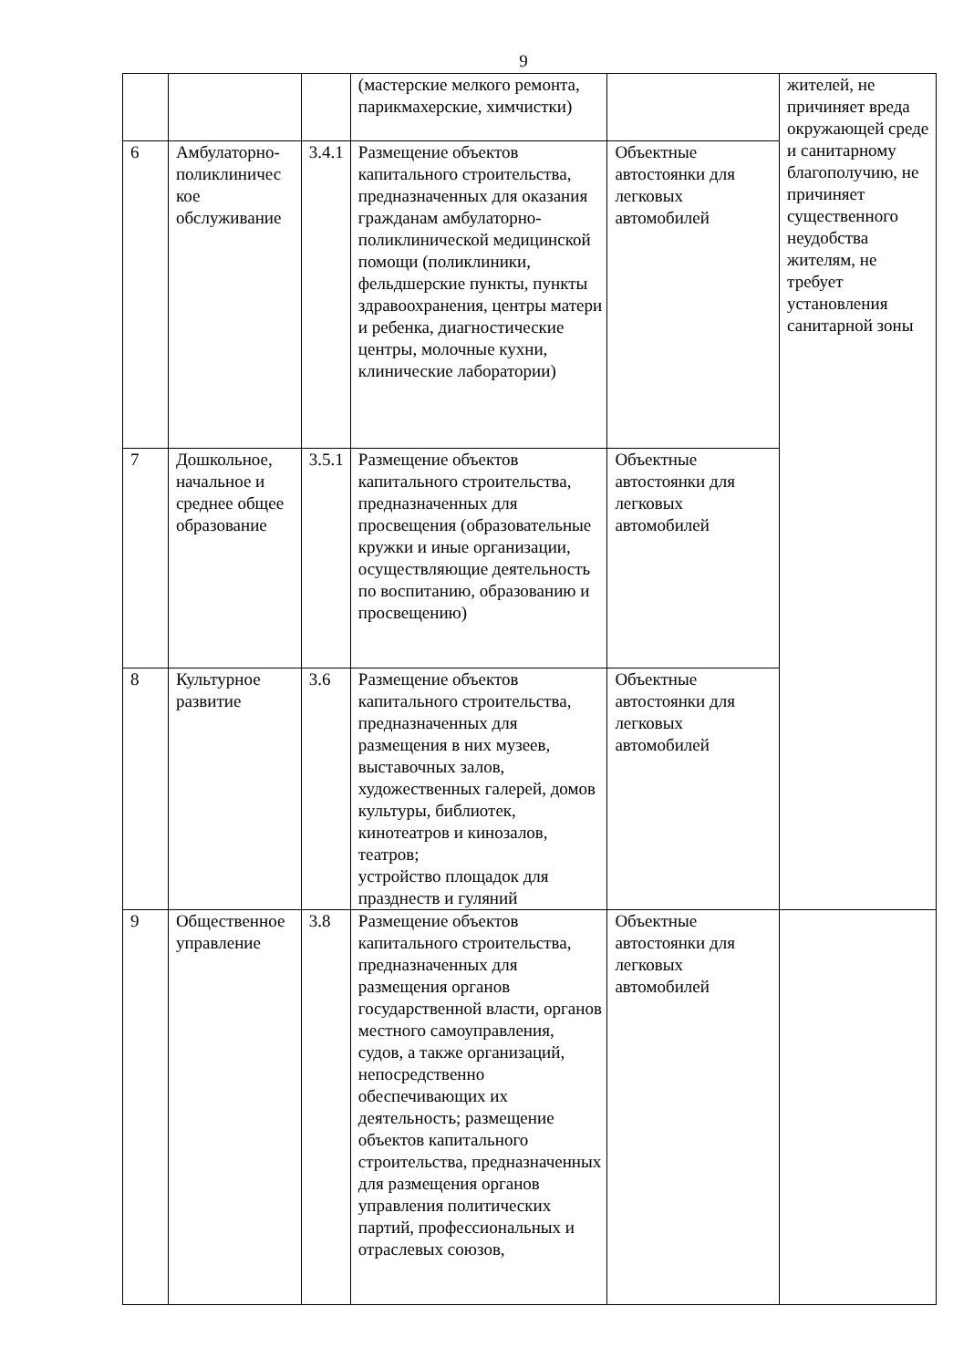9
| | | | (мастерские мелкого ремонта, парикмахерские, химчистки) | | жителей, не причиняет вреда окружающей среде и санитарному благополучию, не причиняет существенного неудобства жителям, не требует установления санитарной зоны |
| 6 | Амбулаторно-поликлиничес кое обслуживание | 3.4.1 | Размещение объектов капитального строительства, предназначенных для оказания гражданам амбулаторно-поликлинической медицинской помощи (поликлиники, фельдшерские пункты, пункты здравоохранения, центры матери и ребенка, диагностические центры, молочные кухни, клинические лаборатории) | Объектные автостоянки для легковых автомобилей | |
| 7 | Дошкольное, начальное и среднее общее образование | 3.5.1 | Размещение объектов капитального строительства, предназначенных для просвещения (образовательные кружки и иные организации, осуществляющие деятельность по воспитанию, образованию и просвещению) | Объектные автостоянки для легковых автомобилей | |
| 8 | Культурное развитие | 3.6 | Размещение объектов капитального строительства, предназначенных для размещения в них музеев, выставочных залов, художественных галерей, домов культуры, библиотек, кинотеатров и кинозалов, театров; устройство площадок для празднеств и гуляний | Объектные автостоянки для легковых автомобилей | |
| 9 | Общественное управление | 3.8 | Размещение объектов капитального строительства, предназначенных для размещения органов государственной власти, органов местного самоуправления, судов, а также организаций, непосредственно обеспечивающих их деятельность; размещение объектов капитального строительства, предназначенных для размещения органов управления политических партий, профессиональных и отраслевых союзов, | Объектные автостоянки для легковых автомобилей | |